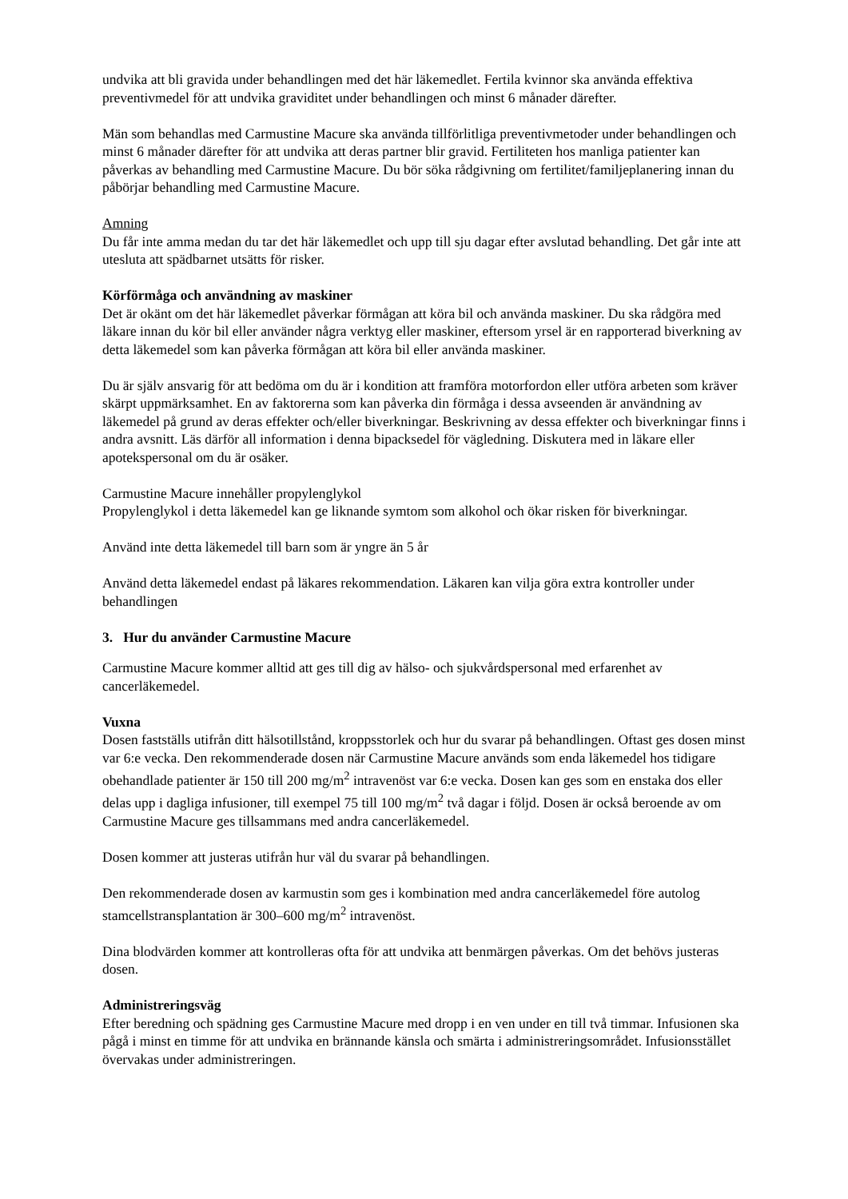undvika att bli gravida under behandlingen med det här läkemedlet. Fertila kvinnor ska använda effektiva preventivmedel för att undvika graviditet under behandlingen och minst 6 månader därefter.
Män som behandlas med Carmustine Macure ska använda tillförlitliga preventivmetoder under behandlingen och minst 6 månader därefter för att undvika att deras partner blir gravid. Fertiliteten hos manliga patienter kan påverkas av behandling med Carmustine Macure. Du bör söka rådgivning om fertilitet/familjeplanering innan du påbörjar behandling med Carmustine Macure.
Amning
Du får inte amma medan du tar det här läkemedlet och upp till sju dagar efter avslutad behandling. Det går inte att utesluta att spädbarnet utsätts för risker.
Körförmåga och användning av maskiner
Det är okänt om det här läkemedlet påverkar förmågan att köra bil och använda maskiner. Du ska rådgöra med läkare innan du kör bil eller använder några verktyg eller maskiner, eftersom yrsel är en rapporterad biverkning av detta läkemedel som kan påverka förmågan att köra bil eller använda maskiner.
Du är själv ansvarig för att bedöma om du är i kondition att framföra motorfordon eller utföra arbeten som kräver skärpt uppmärksamhet. En av faktorerna som kan påverka din förmåga i dessa avseenden är användning av läkemedel på grund av deras effekter och/eller biverkningar. Beskrivning av dessa effekter och biverkningar finns i andra avsnitt. Läs därför all information i denna bipacksedel för vägledning. Diskutera med in läkare eller apotekspersonal om du är osäker.
Carmustine Macure innehåller propylenglykol
Propylenglykol i detta läkemedel kan ge liknande symtom som alkohol och ökar risken för biverkningar.
Använd inte detta läkemedel till barn som är yngre än 5 år
Använd detta läkemedel endast på läkares rekommendation. Läkaren kan vilja göra extra kontroller under behandlingen
3. Hur du använder Carmustine Macure
Carmustine Macure kommer alltid att ges till dig av hälso- och sjukvårdspersonal med erfarenhet av cancerläkemedel.
Vuxna
Dosen fastställs utifrån ditt hälsotillstånd, kroppsstorlek och hur du svarar på behandlingen. Oftast ges dosen minst var 6:e vecka. Den rekommenderade dosen när Carmustine Macure används som enda läkemedel hos tidigare obehandlade patienter är 150 till 200 mg/m<sup>2</sup> intravenöst var 6:e vecka. Dosen kan ges som en enstaka dos eller delas upp i dagliga infusioner, till exempel 75 till 100 mg/m<sup>2</sup> två dagar i följd. Dosen är också beroende av om Carmustine Macure ges tillsammans med andra cancerläkemedel.
Dosen kommer att justeras utifrån hur väl du svarar på behandlingen.
Den rekommenderade dosen av karmustin som ges i kombination med andra cancerläkemedel före autolog stamcellstransplantation är 300–600 mg/m<sup>2</sup> intravenöst.
Dina blodvärden kommer att kontrolleras ofta för att undvika att benmärgen påverkas. Om det behövs justeras dosen.
Administreringsväg
Efter beredning och spädning ges Carmustine Macure med dropp i en ven under en till två timmar. Infusionen ska pågå i minst en timme för att undvika en brännande känsla och smärta i administreringsområdet. Infusionsstället övervakas under administreringen.